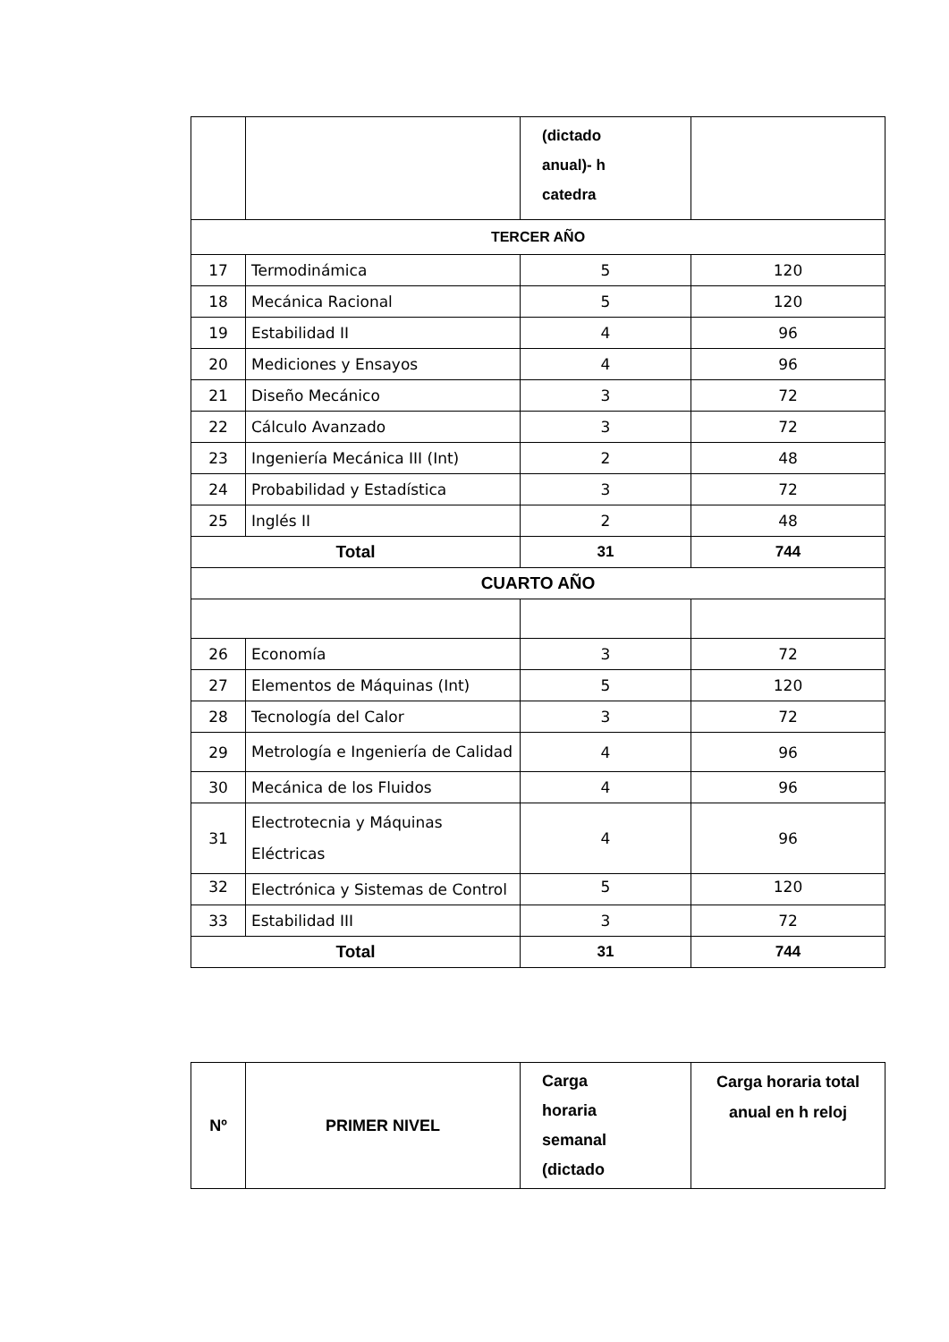| | | (dictado anual)- h catedra | |
| TERCER AÑO | | | |
| 17 | Termodinámica | 5 | 120 |
| 18 | Mecánica Racional | 5 | 120 |
| 19 | Estabilidad II | 4 | 96 |
| 20 | Mediciones y Ensayos | 4 | 96 |
| 21 | Diseño Mecánico | 3 | 72 |
| 22 | Cálculo Avanzado | 3 | 72 |
| 23 | Ingeniería Mecánica III (Int) | 2 | 48 |
| 24 | Probabilidad y Estadística | 3 | 72 |
| 25 | Inglés II | 2 | 48 |
| Total | | 31 | 744 |
| CUARTO AÑO | | | |
| 26 | Economía | 3 | 72 |
| 27 | Elementos de Máquinas (Int) | 5 | 120 |
| 28 | Tecnología del Calor | 3 | 72 |
| 29 | Metrología e Ingeniería de Calidad | 4 | 96 |
| 30 | Mecánica de los Fluidos | 4 | 96 |
| 31 | Electrotecnia y Máquinas Eléctricas | 4 | 96 |
| 32 | Electrónica y Sistemas de Control | 5 | 120 |
| 33 | Estabilidad III | 3 | 72 |
| Total | | 31 | 744 |
| Nº | PRIMER NIVEL | Carga horaria semanal (dictado | Carga horaria total anual en h reloj |